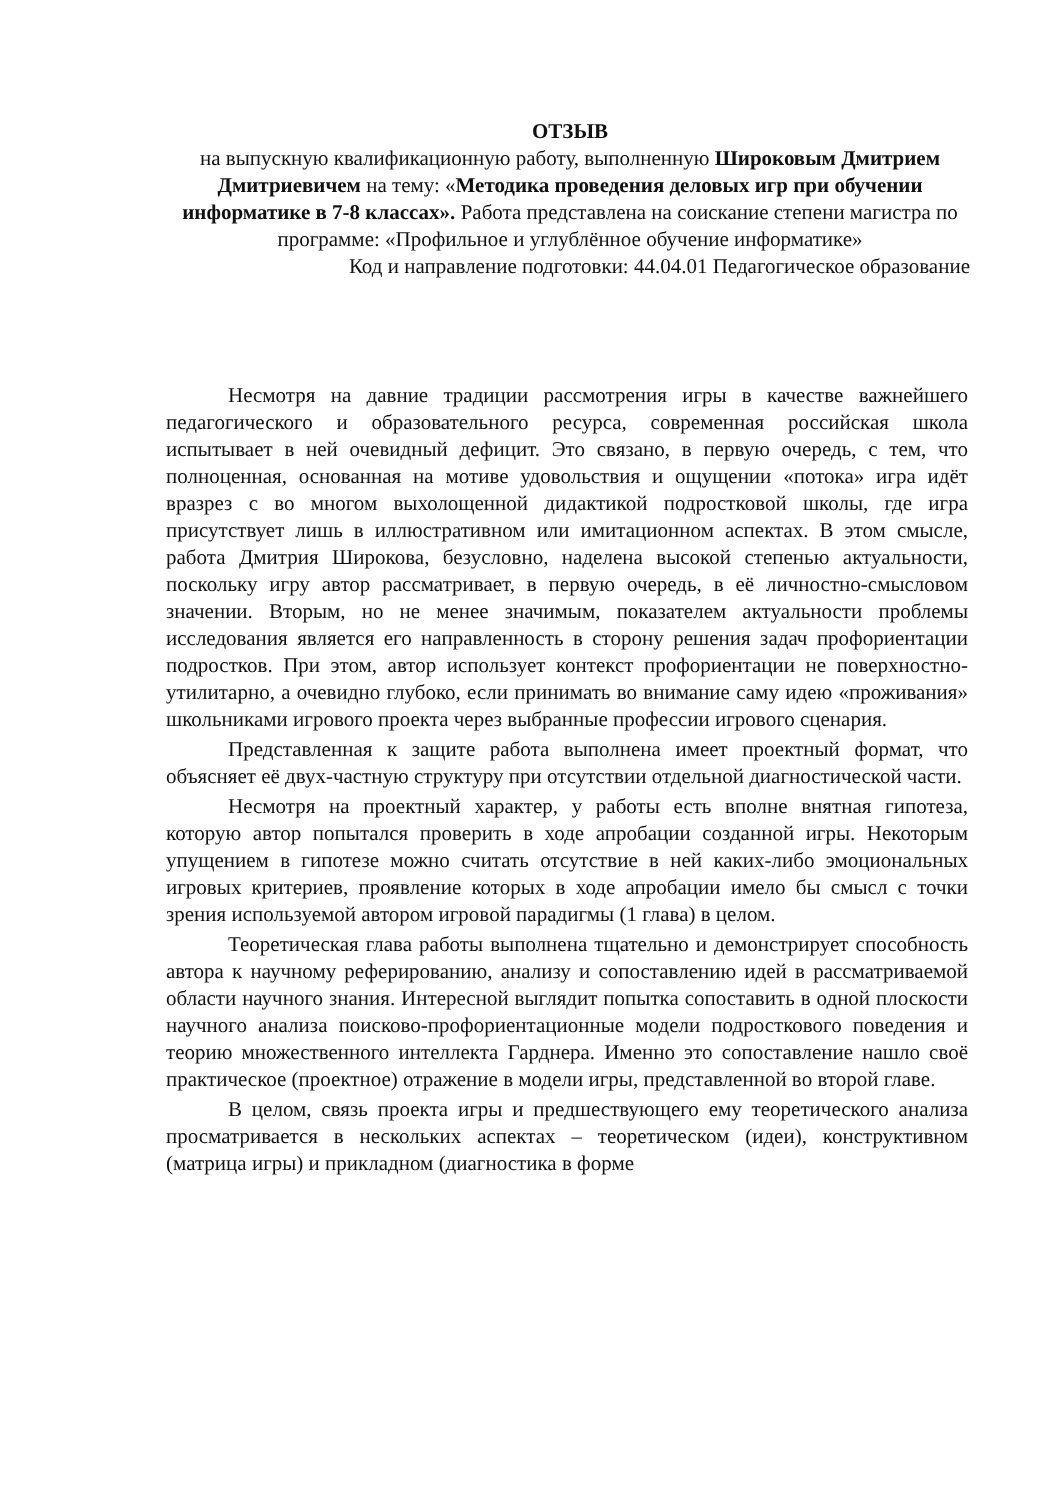ОТЗЫВ
на выпускную квалификационную работу, выполненную Широковым Дмитрием Дмитриевичем на тему: «Методика проведения деловых игр при обучении информатике в 7-8 классах». Работа представлена на соискание степени магистра по программе: «Профильное и углублённое обучение информатике»
Код и направление подготовки: 44.04.01 Педагогическое образование
Несмотря на давние традиции рассмотрения игры в качестве важнейшего педагогического и образовательного ресурса, современная российская школа испытывает в ней очевидный дефицит. Это связано, в первую очередь, с тем, что полноценная, основанная на мотиве удовольствия и ощущении «потока» игра идёт вразрез с во многом выхолощенной дидактикой подростковой школы, где игра присутствует лишь в иллюстративном или имитационном аспектах. В этом смысле, работа Дмитрия Широкова, безусловно, наделена высокой степенью актуальности, поскольку игру автор рассматривает, в первую очередь, в её личностно-смысловом значении. Вторым, но не менее значимым, показателем актуальности проблемы исследования является его направленность в сторону решения задач профориентации подростков. При этом, автор использует контекст профориентации не поверхностно-утилитарно, а очевидно глубоко, если принимать во внимание саму идею «проживания» школьниками игрового проекта через выбранные профессии игрового сценария.
Представленная к защите работа выполнена имеет проектный формат, что объясняет её двух-частную структуру при отсутствии отдельной диагностической части.
Несмотря на проектный характер, у работы есть вполне внятная гипотеза, которую автор попытался проверить в ходе апробации созданной игры. Некоторым упущением в гипотезе можно считать отсутствие в ней каких-либо эмоциональных игровых критериев, проявление которых в ходе апробации имело бы смысл с точки зрения используемой автором игровой парадигмы (1 глава) в целом.
Теоретическая глава работы выполнена тщательно и демонстрирует способность автора к научному реферированию, анализу и сопоставлению идей в рассматриваемой области научного знания. Интересной выглядит попытка сопоставить в одной плоскости научного анализа поисково-профориентационные модели подросткового поведения и теорию множественного интеллекта Гарднера. Именно это сопоставление нашло своё практическое (проектное) отражение в модели игры, представленной во второй главе.
В целом, связь проекта игры и предшествующего ему теоретического анализа просматривается в нескольких аспектах – теоретическом (идеи), конструктивном (матрица игры) и прикладном (диагностика в форме